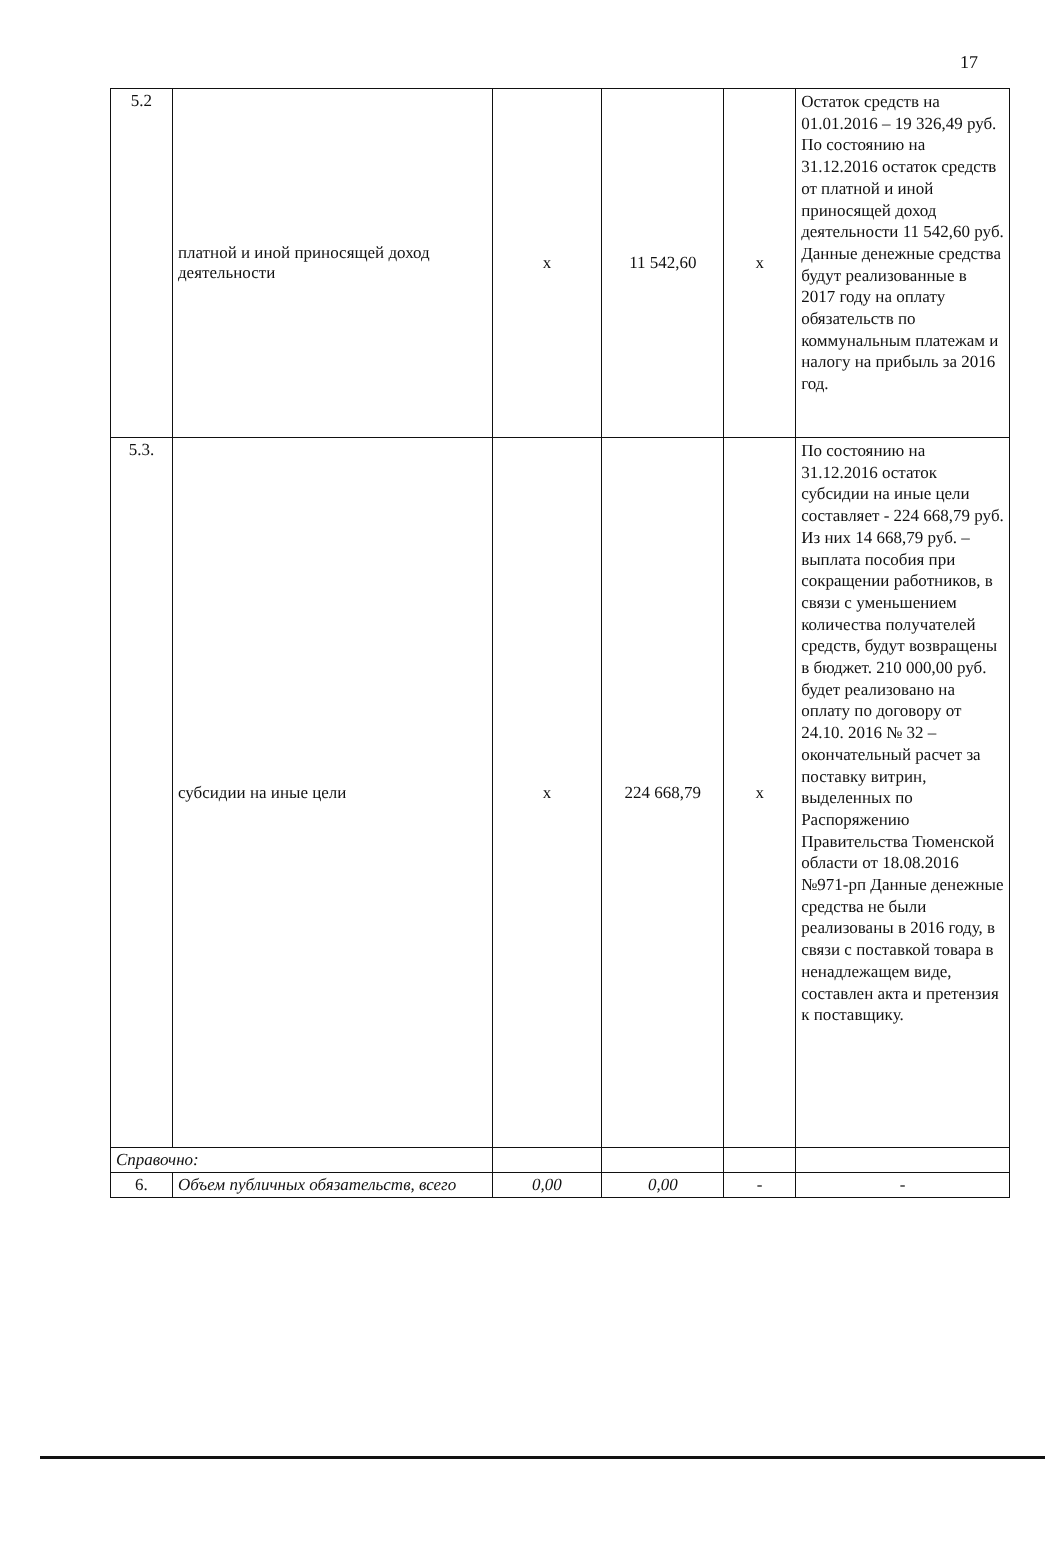17
| 5.2 | платной и иной приносящей доход деятельности | х | 11 542,60 | х | Остаток средств на 01.01.2016 – 19 326,49 руб. По состоянию на 31.12.2016 остаток средств от платной и иной приносящей доход деятельности 11 542,60 руб. Данные денежные средства будут реализованные в 2017 году на оплату обязательств по коммунальным платежам и налогу на прибыль за 2016 год. |
| 5.3. | субсидии на иные цели | х | 224 668,79 | х | По состоянию на 31.12.2016 остаток субсидии на иные цели составляет - 224 668,79 руб. Из них 14 668,79 руб. – выплата пособия при сокращении работников, в связи с уменьшением количества получателей средств, будут возвращены в бюджет. 210 000,00 руб. будет реализовано на оплату по договору от 24.10. 2016 № 32 – окончательный расчет за поставку витрин, выделенных по Распоряжению Правительства Тюменской области от 18.08.2016 №971-рп Данные денежные средства не были реализованы в 2016 году, в связи с поставкой товара в ненадлежащем виде, составлен акта и претензия к поставщику. |
| Справочно: | | | | | |
| 6. | Объем публичных обязательств, всего | 0,00 | 0,00 | - | - |